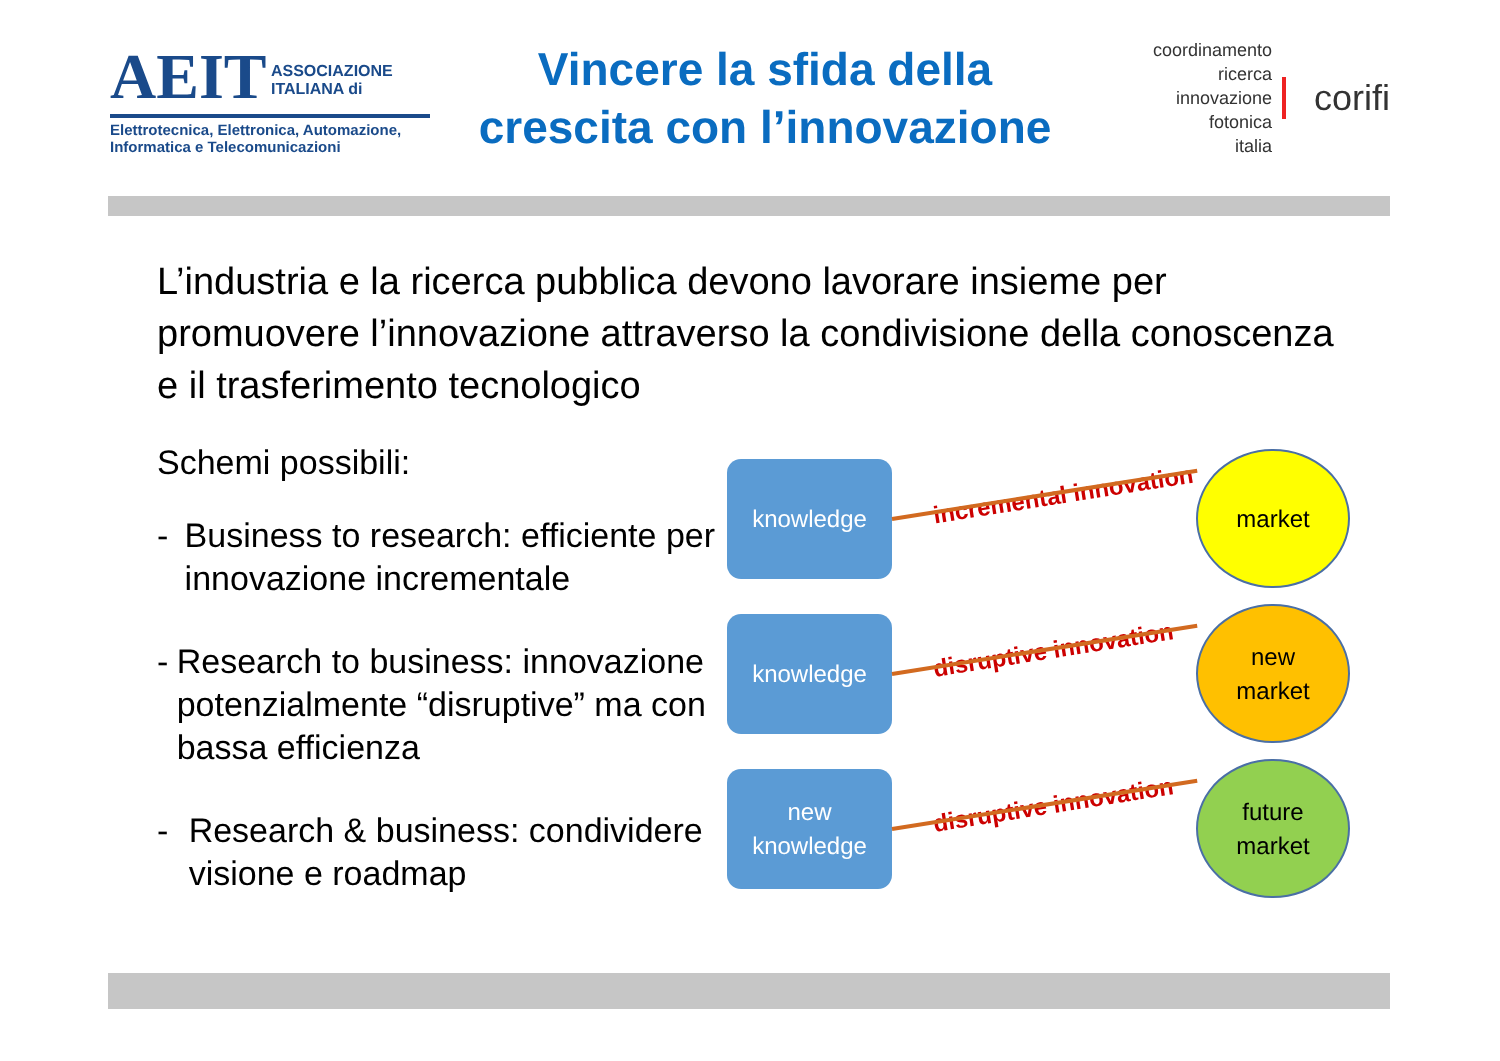AEIT ASSOCIAZIONE
ITALIANA di
Elettrotecnica, Elettronica, Automazione,
Informatica e Telecomunicazioni
Vincere la sfida della
crescita con l’innovazione
coordinamento
ricerca
innovazione
fotonica
italia
corifi
L’industria e la ricerca pubblica devono lavorare insieme per promuovere l’innovazione attraverso la condivisione della conoscenza e il trasferimento tecnologico
Schemi possibili:
- Business to research: efficiente per innovazione incrementale
- Research to business: innovazione potenzialmente “disruptive” ma con bassa efficienza
- Research & business: condividere visione e roadmap
knowledge
incremental innovation
market
knowledge
disruptive innovation
new
market
new
knowledge
disruptive innovation
future
market